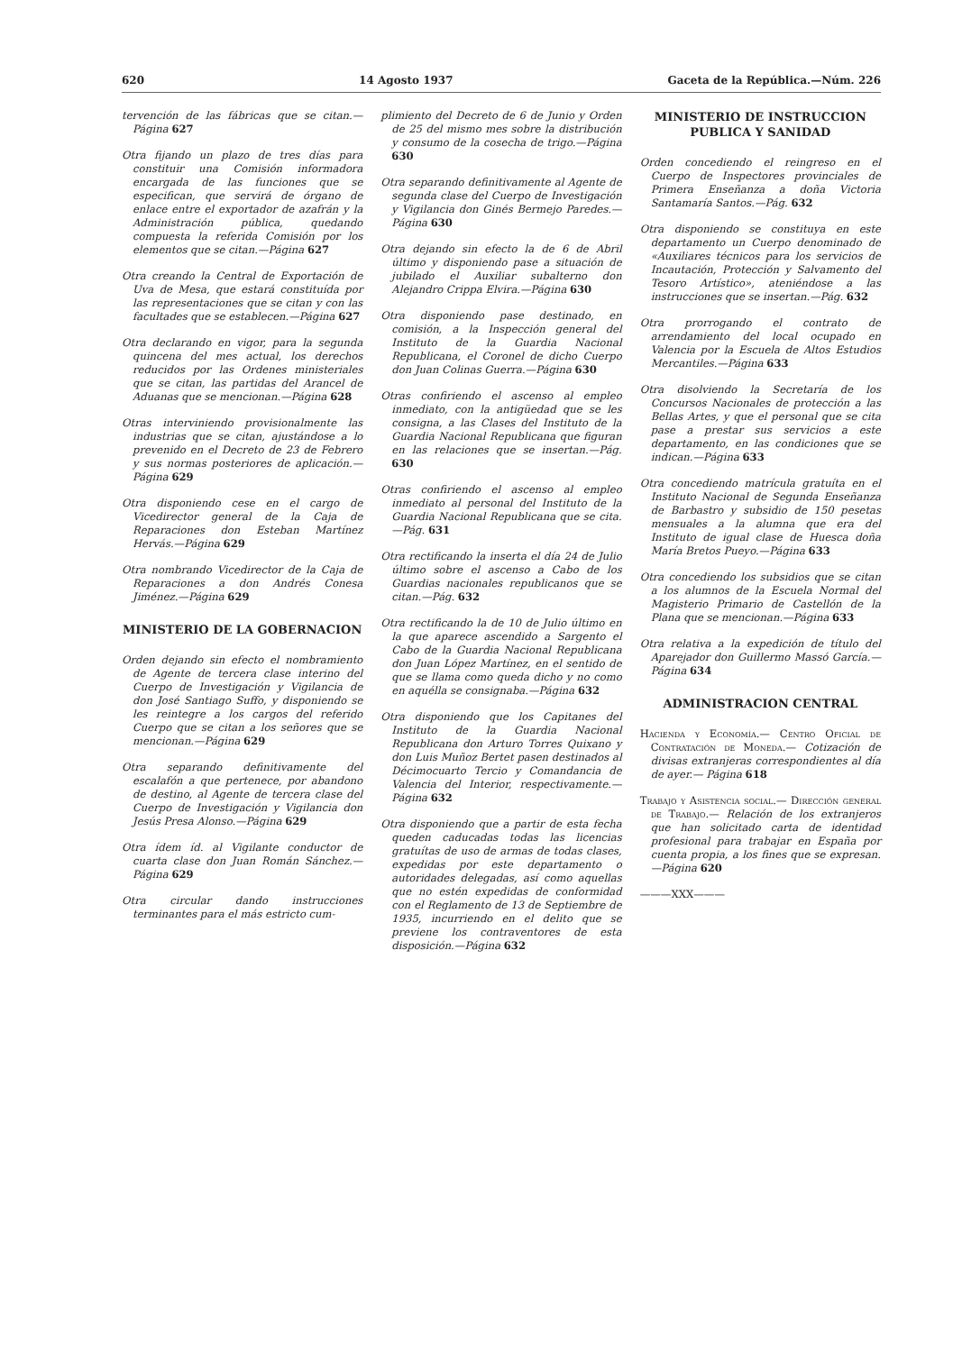620 14 Agosto 1937 Gaceta de la República.—Núm. 226
tervención de las fábricas que se citan.—Página 627
Otra fijando un plazo de tres días para constituir una Comisión informadora encargada de las funciones que se especifican, que servirá de órgano de enlace entre el exportador de azafrán y la Administración pública, quedando compuesta la referida Comisión por los elementos que se citan.—Página 627
Otra creando la Central de Exportación de Uva de Mesa, que estará constituída por las representaciones que se citan y con las facultades que se establecen.—Página 627
Otra declarando en vigor, para la segunda quincena del mes actual, los derechos reducidos por las Ordenes ministeriales que se citan, las partidas del Arancel de Aduanas que se mencionan.—Página 628
Otras interviniendo provisionalmente las industrias que se citan, ajustándose a lo prevenido en el Decreto de 23 de Febrero y sus normas posteriores de aplicación.—Página 629
Otra disponiendo cese en el cargo de Vicedirector general de la Caja de Reparaciones don Esteban Martínez Hervás.—Página 629
Otra nombrando Vicedirector de la Caja de Reparaciones a don Andrés Conesa Jiménez.—Página 629
MINISTERIO DE LA GOBERNACION
Orden dejando sin efecto el nombramiento de Agente de tercera clase interino del Cuerpo de Investigación y Vigilancia de don José Santiago Suffo, y disponiendo se les reintegre a los cargos del referido Cuerpo que se citan a los señores que se mencionan.—Página 629
Otra separando definitivamente del escalafón a que pertenece, por abandono de destino, al Agente de tercera clase del Cuerpo de Investigación y Vigilancia don Jesús Presa Alonso.—Página 629
Otra ídem íd. al Vigilante conductor de cuarta clase don Juan Román Sánchez.—Página 629
Otra circular dando instrucciones terminantes para el más estricto cum-
plimiento del Decreto de 6 de Junio y Orden de 25 del mismo mes sobre la distribución y consumo de la cosecha de trigo.—Página 630
Otra separando definitivamente al Agente de segunda clase del Cuerpo de Investigación y Vigilancia don Ginés Bermejo Paredes.—Página 630
Otra dejando sin efecto la de 6 de Abril último y disponiendo pase a situación de jubilado el Auxiliar subalterno don Alejandro Crippa Elvira.—Página 630
Otra disponiendo pase destinado, en comisión, a la Inspección general del Instituto de la Guardia Nacional Republicana, el Coronel de dicho Cuerpo don Juan Colinas Guerra.—Página 630
Otras confiriendo el ascenso al empleo inmediato, con la antigüedad que se les consigna, a las Clases del Instituto de la Guardia Nacional Republicana que figuran en las relaciones que se insertan.—Pág. 630
Otras confiriendo el ascenso al empleo inmediato al personal del Instituto de la Guardia Nacional Republicana que se cita.—Pág. 631
Otra rectificando la inserta el día 24 de Julio último sobre el ascenso a Cabo de los Guardias nacionales republicanos que se citan.—Pág. 632
Otra rectificando la de 10 de Julio último en la que aparece ascendido a Sargento el Cabo de la Guardia Nacional Republicana don Juan López Martínez, en el sentido de que se llama como queda dicho y no como en aquélla se consignaba.—Página 632
Otra disponiendo que los Capitanes del Instituto de la Guardia Nacional Republicana don Arturo Torres Quixano y don Luis Muñoz Bertet pasen destinados al Décimocuarto Tercio y Comandancia de Valencia del Interior, respectivamente.—Página 632
Otra disponiendo que a partir de esta fecha queden caducadas todas las licencias gratuítas de uso de armas de todas clases, expedidas por este departamento o autoridades delegadas, así como aquellas que no estén expedidas de conformidad con el Reglamento de 13 de Septiembre de 1935, incurriendo en el delito que se previene los contraventores de esta disposición.—Página 632
MINISTERIO DE INSTRUCCION PUBLICA Y SANIDAD
Orden concediendo el reingreso en el Cuerpo de Inspectores provinciales de Primera Enseñanza a doña Victoria Santamaría Santos.—Pág. 632
Otra disponiendo se constituya en este departamento un Cuerpo denominado de «Auxiliares técnicos para los servicios de Incautación, Protección y Salvamento del Tesoro Artístico», ateniéndose a las instrucciones que se insertan.—Pág. 632
Otra prorrogando el contrato de arrendamiento del local ocupado en Valencia por la Escuela de Altos Estudios Mercantiles.—Página 633
Otra disolviendo la Secretaría de los Concursos Nacionales de protección a las Bellas Artes, y que el personal que se cita pase a prestar sus servicios a este departamento, en las condiciones que se indican.—Página 633
Otra concediendo matrícula gratuíta en el Instituto Nacional de Segunda Enseñanza de Barbastro y subsidio de 150 pesetas mensuales a la alumna que era del Instituto de igual clase de Huesca doña María Bretos Pueyo.—Página 633
Otra concediendo los subsidios que se citan a los alumnos de la Escuela Normal del Magisterio Primario de Castellón de la Plana que se mencionan.—Página 633
Otra relativa a la expedición de título del Aparejador don Guillermo Massó García.—Página 634
ADMINISTRACION CENTRAL
Hacienda y Economía.— Centro Oficial de Contratación de Moneda.— Cotización de divisas extranjeras correspondientes al día de ayer.— Página 618
Trabajo y Asistencia social.— Dirección general de Trabajo.— Relación de los extranjeros que han solicitado carta de identidad profesional para trabajar en España por cuenta propia, a los fines que se expresan.—Página 620
———XXX———